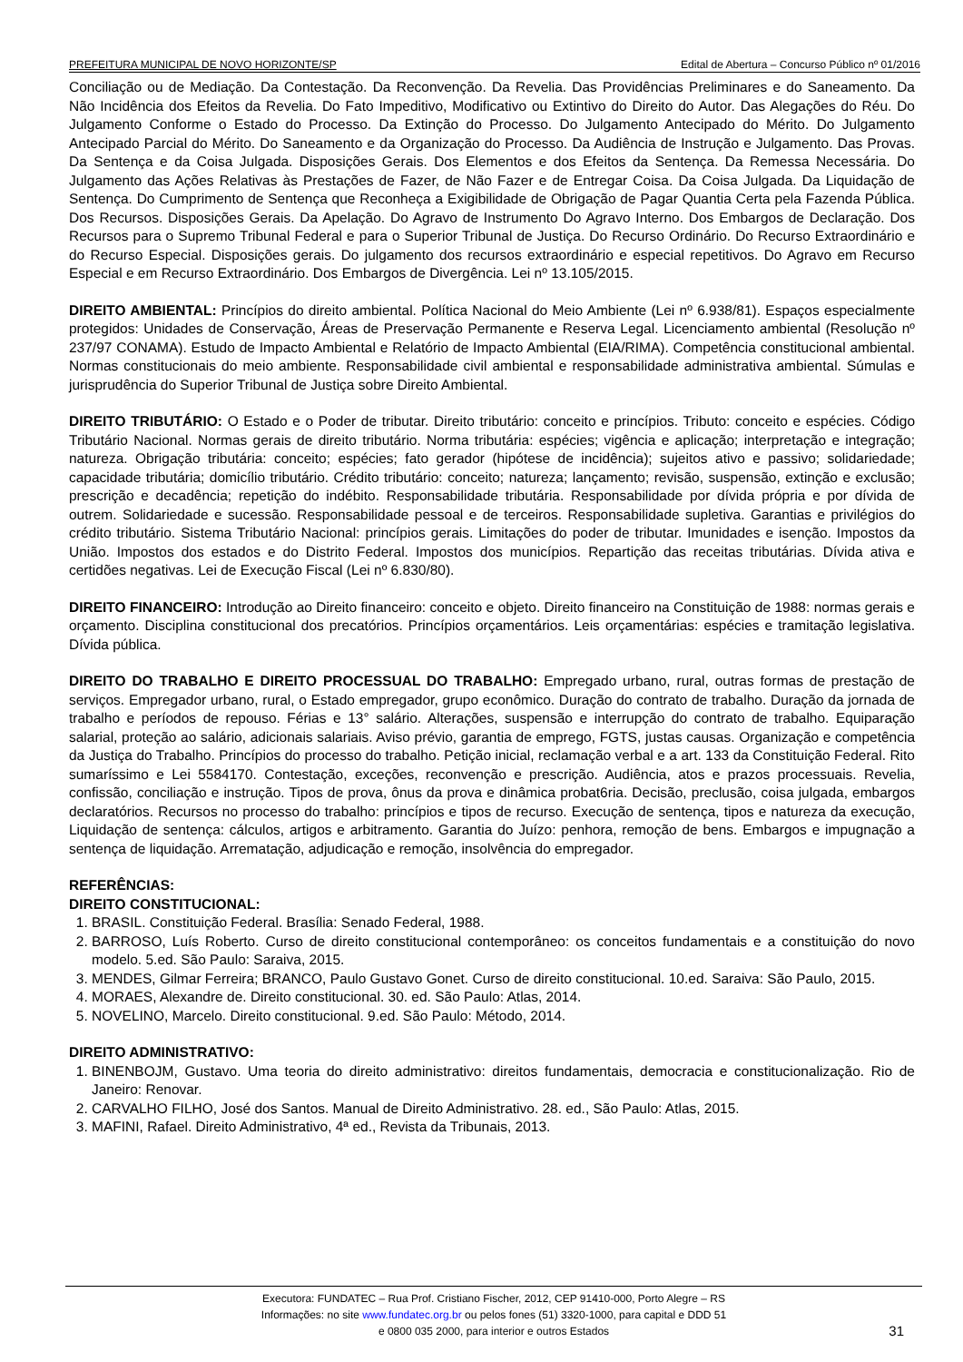PREFEITURA MUNICIPAL DE NOVO HORIZONTE/SP Edital de Abertura – Concurso Público nº 01/2016
Conciliação ou de Mediação. Da Contestação. Da Reconvenção. Da Revelia. Das Providências Preliminares e do Saneamento. Da Não Incidência dos Efeitos da Revelia. Do Fato Impeditivo, Modificativo ou Extintivo do Direito do Autor. Das Alegações do Réu. Do Julgamento Conforme o Estado do Processo. Da Extinção do Processo. Do Julgamento Antecipado do Mérito. Do Julgamento Antecipado Parcial do Mérito. Do Saneamento e da Organização do Processo. Da Audiência de Instrução e Julgamento. Das Provas. Da Sentença e da Coisa Julgada. Disposições Gerais. Dos Elementos e dos Efeitos da Sentença. Da Remessa Necessária. Do Julgamento das Ações Relativas às Prestações de Fazer, de Não Fazer e de Entregar Coisa. Da Coisa Julgada. Da Liquidação de Sentença. Do Cumprimento de Sentença que Reconheça a Exigibilidade de Obrigação de Pagar Quantia Certa pela Fazenda Pública. Dos Recursos. Disposições Gerais. Da Apelação. Do Agravo de Instrumento Do Agravo Interno. Dos Embargos de Declaração. Dos Recursos para o Supremo Tribunal Federal e para o Superior Tribunal de Justiça. Do Recurso Ordinário. Do Recurso Extraordinário e do Recurso Especial. Disposições gerais. Do julgamento dos recursos extraordinário e especial repetitivos. Do Agravo em Recurso Especial e em Recurso Extraordinário. Dos Embargos de Divergência. Lei nº 13.105/2015.
DIREITO AMBIENTAL: Princípios do direito ambiental. Política Nacional do Meio Ambiente (Lei nº 6.938/81). Espaços especialmente protegidos: Unidades de Conservação, Áreas de Preservação Permanente e Reserva Legal. Licenciamento ambiental (Resolução nº 237/97 CONAMA). Estudo de Impacto Ambiental e Relatório de Impacto Ambiental (EIA/RIMA). Competência constitucional ambiental. Normas constitucionais do meio ambiente. Responsabilidade civil ambiental e responsabilidade administrativa ambiental. Súmulas e jurisprudência do Superior Tribunal de Justiça sobre Direito Ambiental.
DIREITO TRIBUTÁRIO: O Estado e o Poder de tributar. Direito tributário: conceito e princípios. Tributo: conceito e espécies. Código Tributário Nacional. Normas gerais de direito tributário. Norma tributária: espécies; vigência e aplicação; interpretação e integração; natureza. Obrigação tributária: conceito; espécies; fato gerador (hipótese de incidência); sujeitos ativo e passivo; solidariedade; capacidade tributária; domicílio tributário. Crédito tributário: conceito; natureza; lançamento; revisão, suspensão, extinção e exclusão; prescrição e decadência; repetição do indébito. Responsabilidade tributária. Responsabilidade por dívida própria e por dívida de outrem. Solidariedade e sucessão. Responsabilidade pessoal e de terceiros. Responsabilidade supletiva. Garantias e privilégios do crédito tributário. Sistema Tributário Nacional: princípios gerais. Limitações do poder de tributar. Imunidades e isenção. Impostos da União. Impostos dos estados e do Distrito Federal. Impostos dos municípios. Repartição das receitas tributárias. Dívida ativa e certidões negativas. Lei de Execução Fiscal (Lei nº 6.830/80).
DIREITO FINANCEIRO: Introdução ao Direito financeiro: conceito e objeto. Direito financeiro na Constituição de 1988: normas gerais e orçamento. Disciplina constitucional dos precatórios. Princípios orçamentários. Leis orçamentárias: espécies e tramitação legislativa. Dívida pública.
DIREITO DO TRABALHO E DIREITO PROCESSUAL DO TRABALHO: Empregado urbano, rural, outras formas de prestação de serviços. Empregador urbano, rural, o Estado empregador, grupo econômico. Duração do contrato de trabalho. Duração da jornada de trabalho e períodos de repouso. Férias e 13° salário. Alterações, suspensão e interrupção do contrato de trabalho. Equiparação salarial, proteção ao salário, adicionais salariais. Aviso prévio, garantia de emprego, FGTS, justas causas. Organização e competência da Justiça do Trabalho. Princípios do processo do trabalho. Petição inicial, reclamação verbal e a art. 133 da Constituição Federal. Rito sumaríssimo e Lei 5584170. Contestação, exceções, reconvenção e prescrição. Audiência, atos e prazos processuais. Revelia, confissão, conciliação e instrução. Tipos de prova, ônus da prova e dinâmica probat6ria. Decisão, preclusão, coisa julgada, embargos declaratórios. Recursos no processo do trabalho: princípios e tipos de recurso. Execução de sentença, tipos e natureza da execução, Liquidação de sentença: cálculos, artigos e arbitramento. Garantia do Juízo: penhora, remoção de bens. Embargos e impugnação a sentença de liquidação. Arrematação, adjudicação e remoção, insolvência do empregador.
REFERÊNCIAS:
DIREITO CONSTITUCIONAL:
1. BRASIL. Constituição Federal. Brasília: Senado Federal, 1988.
2. BARROSO, Luís Roberto. Curso de direito constitucional contemporâneo: os conceitos fundamentais e a constituição do novo modelo. 5.ed. São Paulo: Saraiva, 2015.
3. MENDES, Gilmar Ferreira; BRANCO, Paulo Gustavo Gonet. Curso de direito constitucional. 10.ed. Saraiva: São Paulo, 2015.
4. MORAES, Alexandre de. Direito constitucional. 30. ed. São Paulo: Atlas, 2014.
5. NOVELINO, Marcelo. Direito constitucional. 9.ed. São Paulo: Método, 2014.
DIREITO ADMINISTRATIVO:
1. BINENBOJM, Gustavo. Uma teoria do direito administrativo: direitos fundamentais, democracia e constitucionalização. Rio de Janeiro: Renovar.
2. CARVALHO FILHO, José dos Santos. Manual de Direito Administrativo. 28. ed., São Paulo: Atlas, 2015.
3. MAFINI, Rafael. Direito Administrativo, 4ª ed., Revista da Tribunais, 2013.
Executora: FUNDATEC – Rua Prof. Cristiano Fischer, 2012, CEP 91410-000, Porto Alegre – RS
Informações: no site www.fundatec.org.br ou pelos fones (51) 3320-1000, para capital e DDD 51
e 0800 035 2000, para interior e outros Estados
31